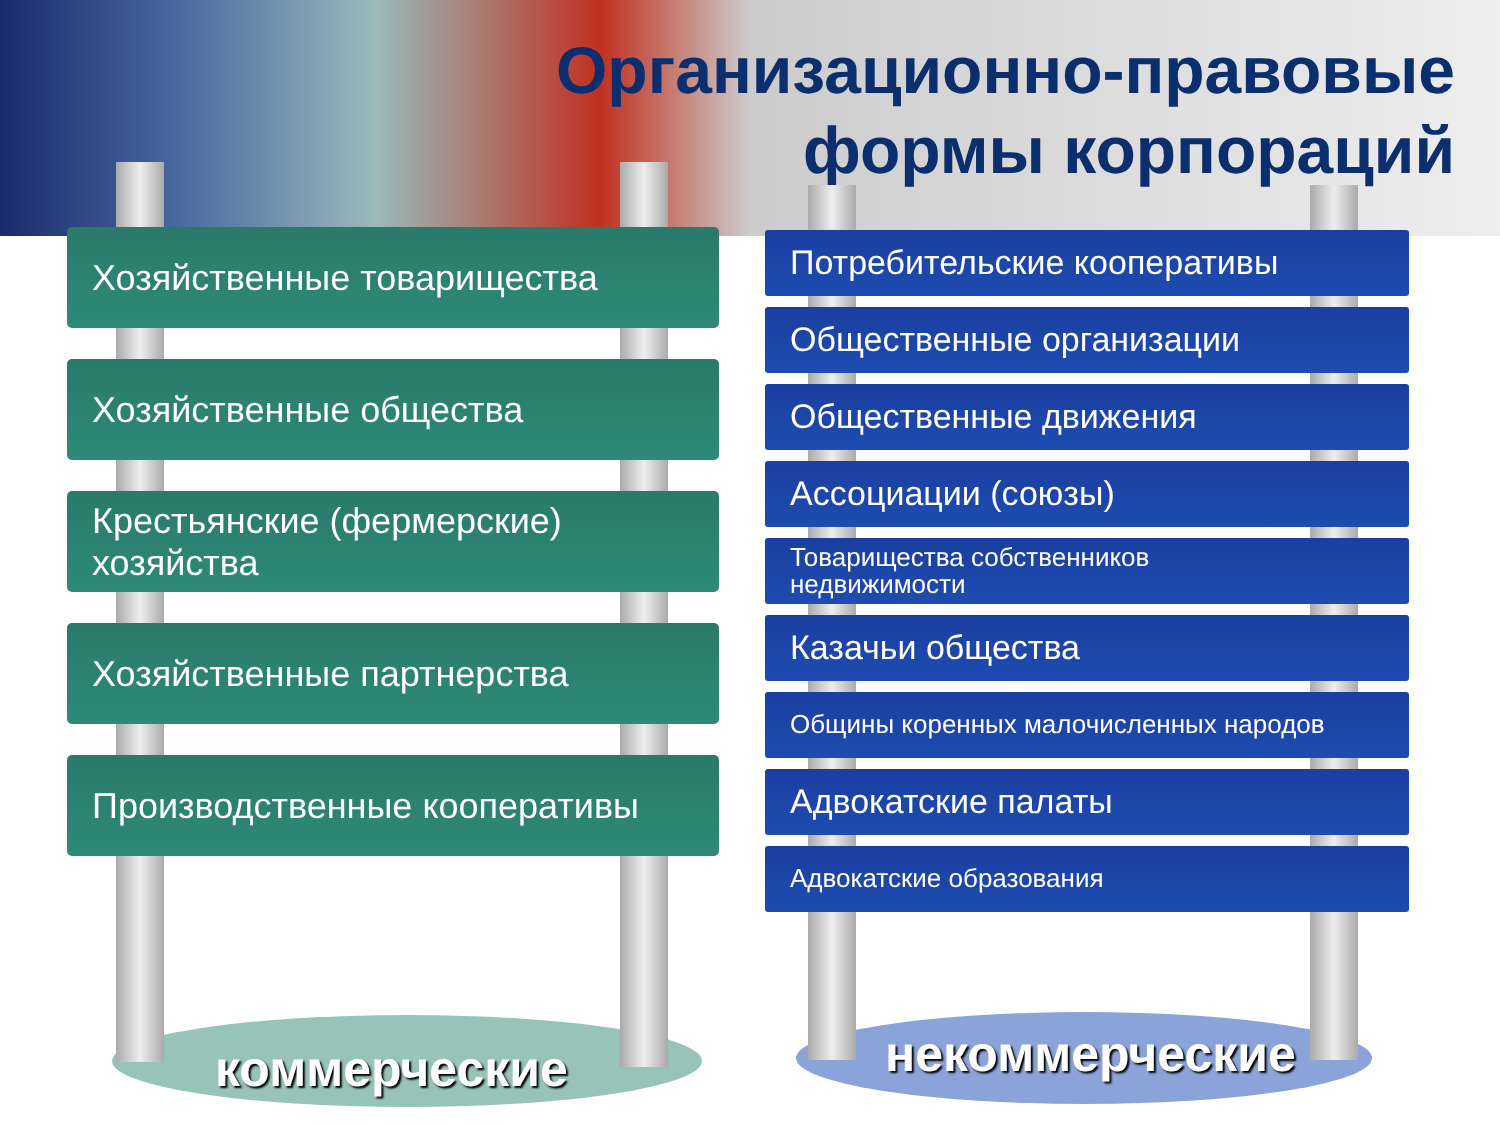Организационно-правовые
формы корпораций
Хозяйственные товарищества
Хозяйственные общества
Крестьянские (фермерские) хозяйства
Хозяйственные партнерства
Производственные кооперативы
Потребительские кооперативы
Общественные организации
Общественные движения
Ассоциации (союзы)
Товарищества собственников
недвижимости
Казачьи общества
Общины коренных малочисленных народов
Адвокатские палаты
Адвокатские образования
коммерческие некоммерческие